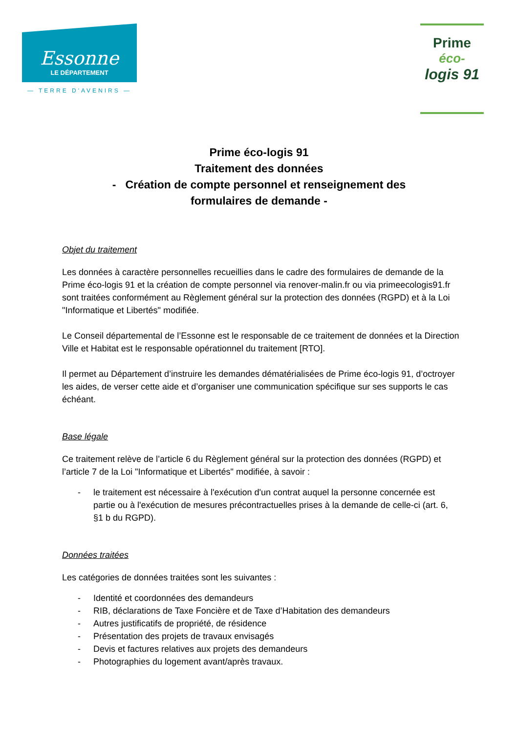Essonne
LE DÉPARTEMENT
— TERRE D'AVENIRS —
Prime
éco-
logis 91
Prime éco-logis 91
Traitement des données
- Création de compte personnel et renseignement des
formulaires de demande -
Objet du traitement
Les données à caractère personnelles recueillies dans le cadre des formulaires de demande de la Prime éco-logis 91 et la création de compte personnel via renover-malin.fr ou via primeecologis91.fr sont traitées conformément au Règlement général sur la protection des données (RGPD) et à la Loi "Informatique et Libertés" modifiée.
Le Conseil départemental de l’Essonne est le responsable de ce traitement de données et la Direction Ville et Habitat est le responsable opérationnel du traitement [RTO].
Il permet au Département d’instruire les demandes dématérialisées de Prime éco-logis 91, d’octroyer les aides, de verser cette aide et d’organiser une communication spécifique sur ses supports le cas échéant.
Base légale
Ce traitement relève de l’article 6 du Règlement général sur la protection des données (RGPD) et l’article 7 de la Loi "Informatique et Libertés" modifiée, à savoir :
- le traitement est nécessaire à l'exécution d'un contrat auquel la personne concernée est partie ou à l'exécution de mesures précontractuelles prises à la demande de celle-ci (art. 6, §1 b du RGPD).
Données traitées
Les catégories de données traitées sont les suivantes :
- Identité et coordonnées des demandeurs
- RIB, déclarations de Taxe Foncière et de Taxe d’Habitation des demandeurs
- Autres justificatifs de propriété, de résidence
- Présentation des projets de travaux envisagés
- Devis et factures relatives aux projets des demandeurs
- Photographies du logement avant/après travaux.